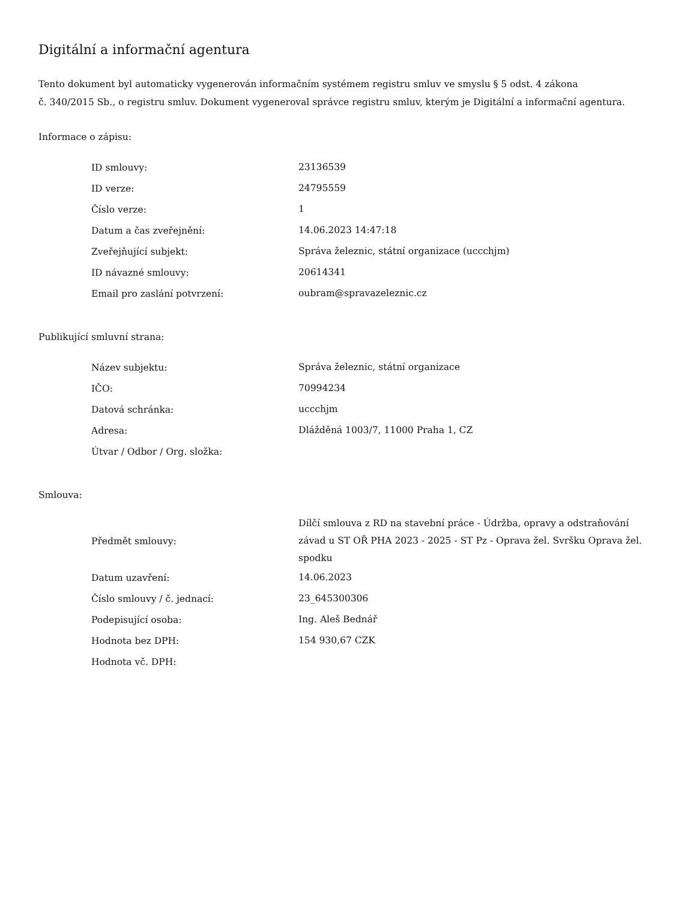Digitální a informační agentura
Tento dokument byl automaticky vygenerován informačním systémem registru smluv ve smyslu § 5 odst. 4 zákona
č. 340/2015 Sb., o registru smluv. Dokument vygeneroval správce registru smluv, kterým je Digitální a informační agentura.
Informace o zápisu:
| ID smlouvy: | 23136539 |
| ID verze: | 24795559 |
| Číslo verze: | 1 |
| Datum a čas zveřejnění: | 14.06.2023 14:47:18 |
| Zveřejňující subjekt: | Správa železnic, státní organizace (uccchjm) |
| ID návazné smlouvy: | 20614341 |
| Email pro zaslání potvrzení: | oubram@spravazeleznic.cz |
Publikující smluvní strana:
| Název subjektu: | Správa železnic, státní organizace |
| IČO: | 70994234 |
| Datová schránka: | uccchjm |
| Adresa: | Dlážděná 1003/7, 11000 Praha 1, CZ |
| Útvar / Odbor / Org. složka: | |
Smlouva:
| Předmět smlouvy: | Dílčí smlouva z RD na stavební práce - Údržba, opravy a odstraňování závad u ST OŘ PHA 2023 - 2025 - ST Pz - Oprava žel. Svršku Oprava žel. spodku |
| Datum uzavření: | 14.06.2023 |
| Číslo smlouvy / č. jednací: | 23_645300306 |
| Podepisující osoba: | Ing. Aleš Bednář |
| Hodnota bez DPH: | 154 930,67 CZK |
| Hodnota vč. DPH: | |